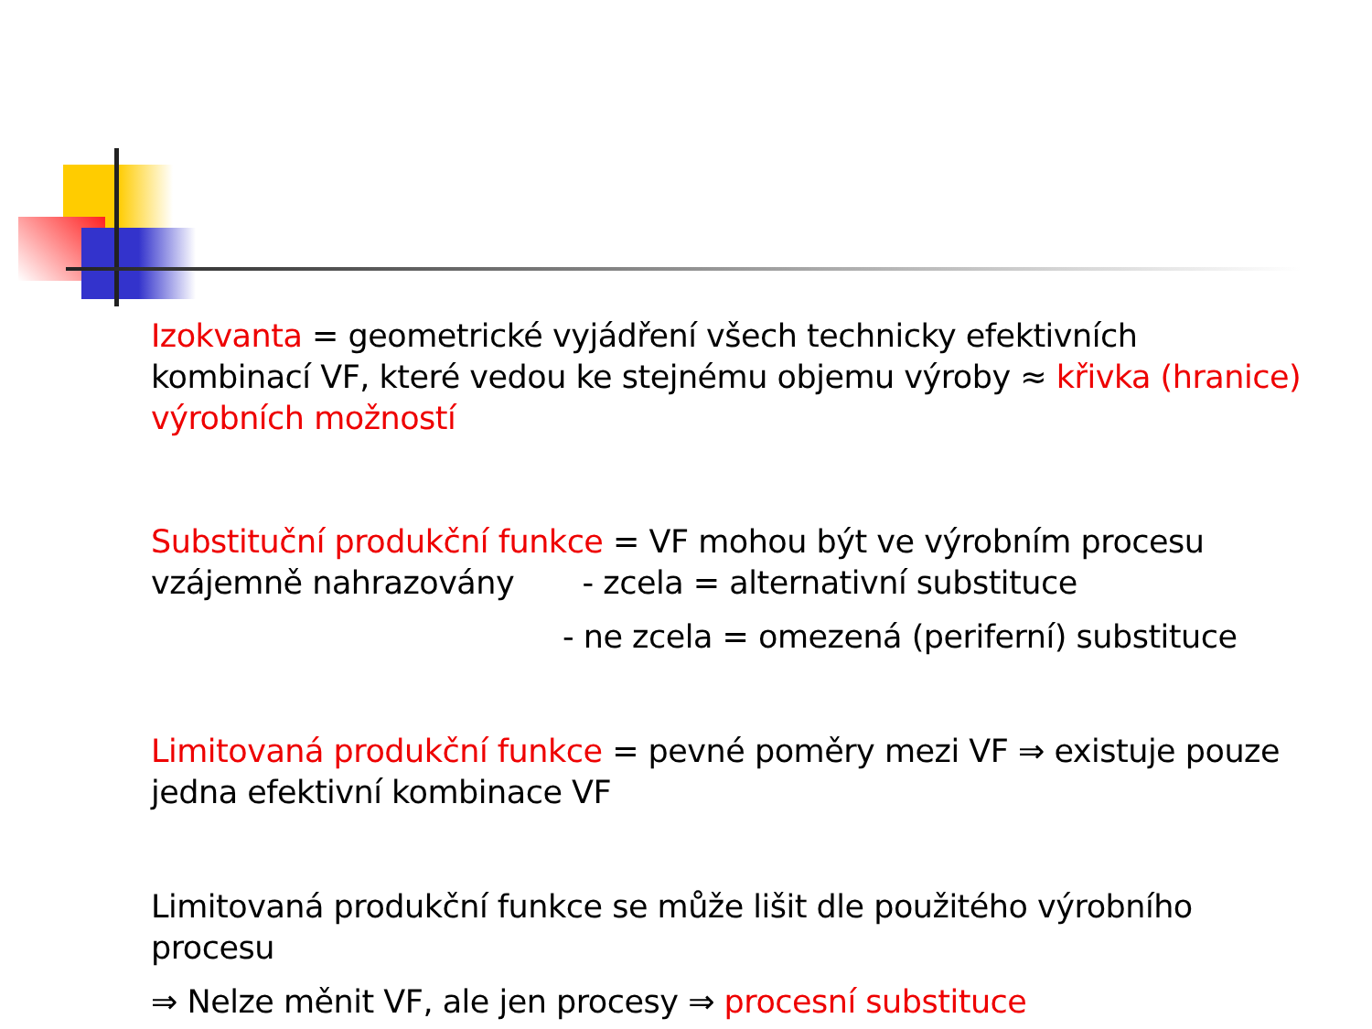Izokvanta = geometrické vyjádření všech technicky efektivních kombinací VF, které vedou ke stejnému objemu výroby ≈ křivka (hranice) výrobních možností
Substituční produkční funkce = VF mohou být ve výrobním procesu vzájemně nahrazovány - zcela = alternativní substituce
- ne zcela = omezená (periferní) substituce
Limitovaná produkční funkce = pevné poměry mezi VF ⇒ existuje pouze jedna efektivní kombinace VF
Limitovaná produkční funkce se může lišit dle použitého výrobního procesu
⇒ Nelze měnit VF, ale jen procesy ⇒ procesní substituce